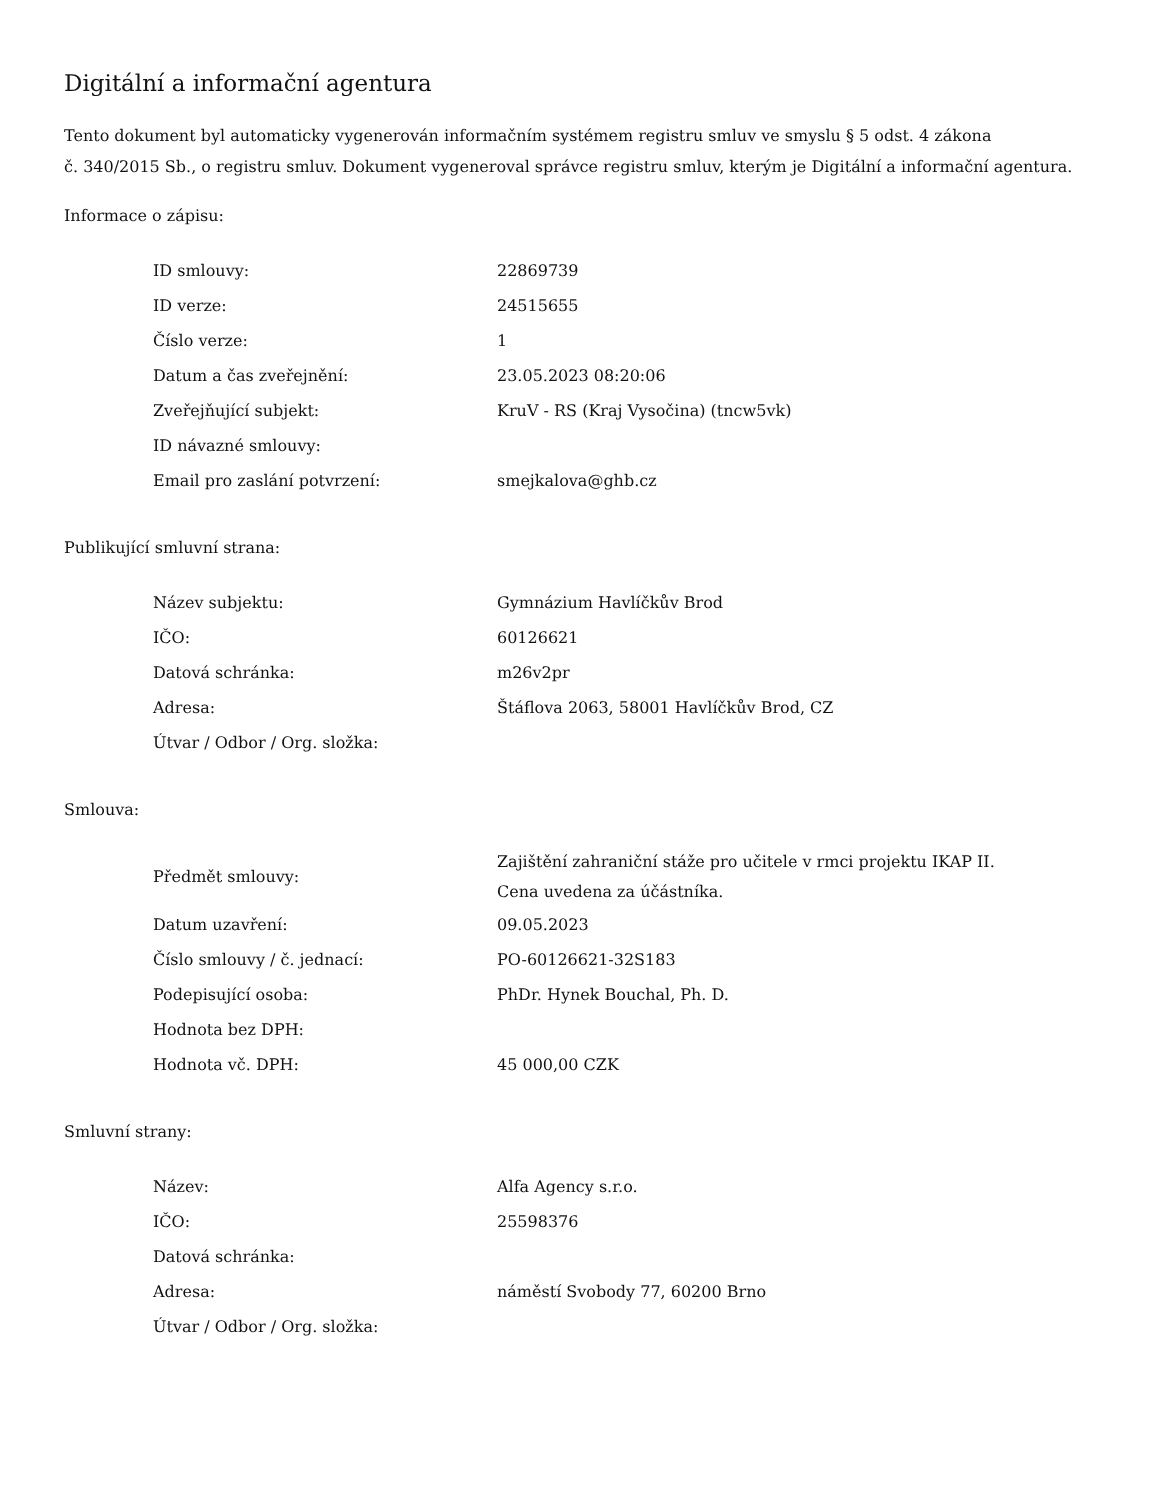Digitální a informační agentura
Tento dokument byl automaticky vygenerován informačním systémem registru smluv ve smyslu § 5 odst. 4 zákona
č. 340/2015 Sb., o registru smluv. Dokument vygeneroval správce registru smluv, kterým je Digitální a informační agentura.
Informace o zápisu:
| ID smlouvy: | 22869739 |
| ID verze: | 24515655 |
| Číslo verze: | 1 |
| Datum a čas zveřejnění: | 23.05.2023 08:20:06 |
| Zveřejňující subjekt: | KruV - RS (Kraj Vysočina) (tncw5vk) |
| ID návazné smlouvy: | |
| Email pro zaslání potvrzení: | smejkalova@ghb.cz |
Publikující smluvní strana:
| Název subjektu: | Gymnázium Havlíčkův Brod |
| IČO: | 60126621 |
| Datová schránka: | m26v2pr |
| Adresa: | Štáflova 2063, 58001 Havlíčkův Brod, CZ |
| Útvar / Odbor / Org. složka: | |
Smlouva:
| Předmět smlouvy: | Zajištění zahraniční stáže pro učitele v rmci projektu IKAP II. Cena uvedena za účástníka. |
| Datum uzavření: | 09.05.2023 |
| Číslo smlouvy / č. jednací: | PO-60126621-32S183 |
| Podepisující osoba: | PhDr. Hynek Bouchal, Ph. D. |
| Hodnota bez DPH: | |
| Hodnota vč. DPH: | 45 000,00 CZK |
Smluvní strany:
| Název: | Alfa Agency s.r.o. |
| IČO: | 25598376 |
| Datová schránka: | |
| Adresa: | náměstí Svobody 77, 60200 Brno |
| Útvar / Odbor / Org. složka: | |